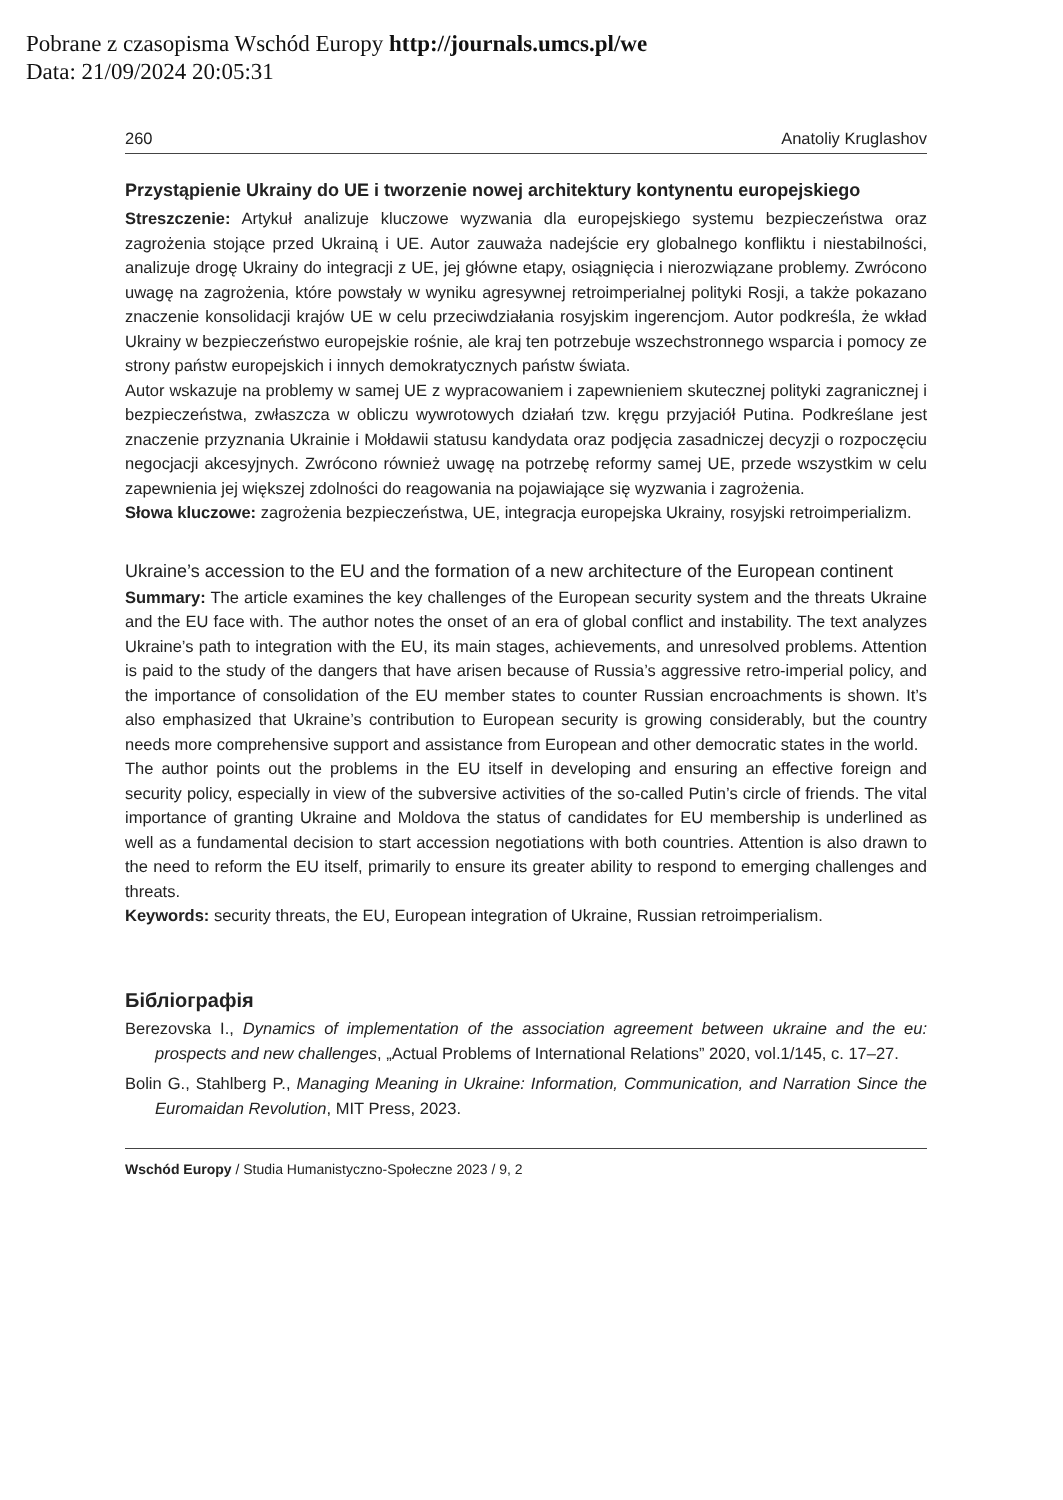Pobrane z czasopisma Wschód Europy http://journals.umcs.pl/we
Data: 21/09/2024 20:05:31
260 Anatoliy Kruglashov
Przystąpienie Ukrainy do UE i tworzenie nowej architektury kontynentu europejskiego
Streszczenie: Artykuł analizuje kluczowe wyzwania dla europejskiego systemu bezpieczeństwa oraz zagrożenia stojące przed Ukrainą i UE. Autor zauważa nadejście ery globalnego konfliktu i niestabilności, analizuje drogę Ukrainy do integracji z UE, jej główne etapy, osiągnięcia i nierozwiązane problemy. Zwrócono uwagę na zagrożenia, które powstały w wyniku agresywnej retroimperialnej polityki Rosji, a także pokazano znaczenie konsolidacji krajów UE w celu przeciwdziałania rosyjskim ingerencjom. Autor podkreśla, że wkład Ukrainy w bezpieczeństwo europejskie rośnie, ale kraj ten potrzebuje wszechstronnego wsparcia i pomocy ze strony państw europejskich i innych demokratycznych państw świata.
Autor wskazuje na problemy w samej UE z wypracowaniem i zapewnieniem skutecznej polityki zagranicznej i bezpieczeństwa, zwłaszcza w obliczu wywrotowych działań tzw. kręgu przyjaciół Putina. Podkreślane jest znaczenie przyznania Ukrainie i Mołdawii statusu kandydata oraz podjęcia zasadniczej decyzji o rozpoczęciu negocjacji akcesyjnych. Zwrócono również uwagę na potrzebę reformy samej UE, przede wszystkim w celu zapewnienia jej większej zdolności do reagowania na pojawiające się wyzwania i zagrożenia.
Słowa kluczowe: zagrożenia bezpieczeństwa, UE, integracja europejska Ukrainy, rosyjski retroimperializm.
Ukraine’s accession to the EU and the formation of a new architecture of the European continent
Summary: The article examines the key challenges of the European security system and the threats Ukraine and the EU face with. The author notes the onset of an era of global conflict and instability. The text analyzes Ukraine’s path to integration with the EU, its main stages, achievements, and unresolved problems. Attention is paid to the study of the dangers that have arisen because of Russia’s aggressive retro-imperial policy, and the importance of consolidation of the EU member states to counter Russian encroachments is shown. It’s also emphasized that Ukraine’s contribution to European security is growing considerably, but the country needs more comprehensive support and assistance from European and other democratic states in the world.
The author points out the problems in the EU itself in developing and ensuring an effective foreign and security policy, especially in view of the subversive activities of the so-called Putin’s circle of friends. The vital importance of granting Ukraine and Moldova the status of candidates for EU membership is underlined as well as a fundamental decision to start accession negotiations with both countries. Attention is also drawn to the need to reform the EU itself, primarily to ensure its greater ability to respond to emerging challenges and threats.
Keywords: security threats, the EU, European integration of Ukraine, Russian retroimperialism.
Бібліографія
Berezovska I., Dynamics of implementation of the association agreement between ukraine and the eu: prospects and new challenges, „Actual Problems of International Relations” 2020, vol.1/145, c. 17–27.
Bolin G., Stahlberg P., Managing Meaning in Ukraine: Information, Communication, and Narration Since the Euromaidan Revolution, MIT Press, 2023.
Wschód Europy / Studia Humanistyczno-Społeczne 2023 / 9, 2